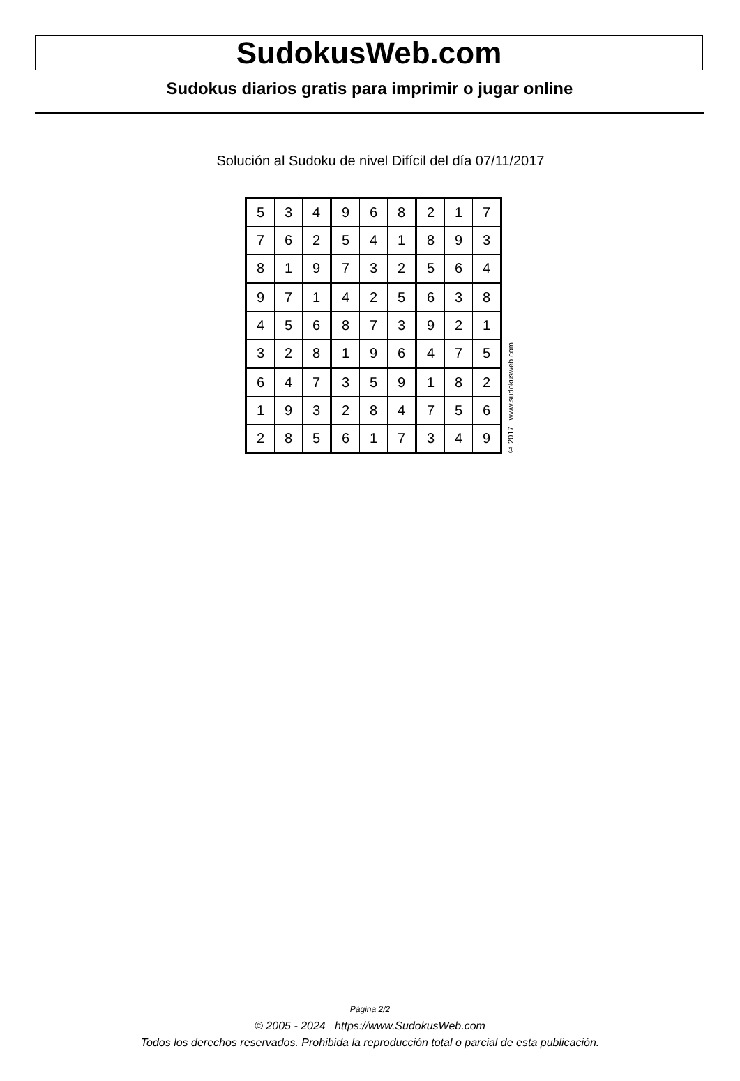SudokusWeb.com
Sudokus diarios gratis para imprimir o jugar online
Solución al Sudoku de nivel Difícil del día 07/11/2017
| 5 | 3 | 4 | 9 | 6 | 8 | 2 | 1 | 7 |
| 7 | 6 | 2 | 5 | 4 | 1 | 8 | 9 | 3 |
| 8 | 1 | 9 | 7 | 3 | 2 | 5 | 6 | 4 |
| 9 | 7 | 1 | 4 | 2 | 5 | 6 | 3 | 8 |
| 4 | 5 | 6 | 8 | 7 | 3 | 9 | 2 | 1 |
| 3 | 2 | 8 | 1 | 9 | 6 | 4 | 7 | 5 |
| 6 | 4 | 7 | 3 | 5 | 9 | 1 | 8 | 2 |
| 1 | 9 | 3 | 2 | 8 | 4 | 7 | 5 | 6 |
| 2 | 8 | 5 | 6 | 1 | 7 | 3 | 4 | 9 |
© 2017 www.sudokusweb.com
Página 2/2
© 2005 - 2024 https://www.SudokusWeb.com
Todos los derechos reservados. Prohibida la reproducción total o parcial de esta publicación.